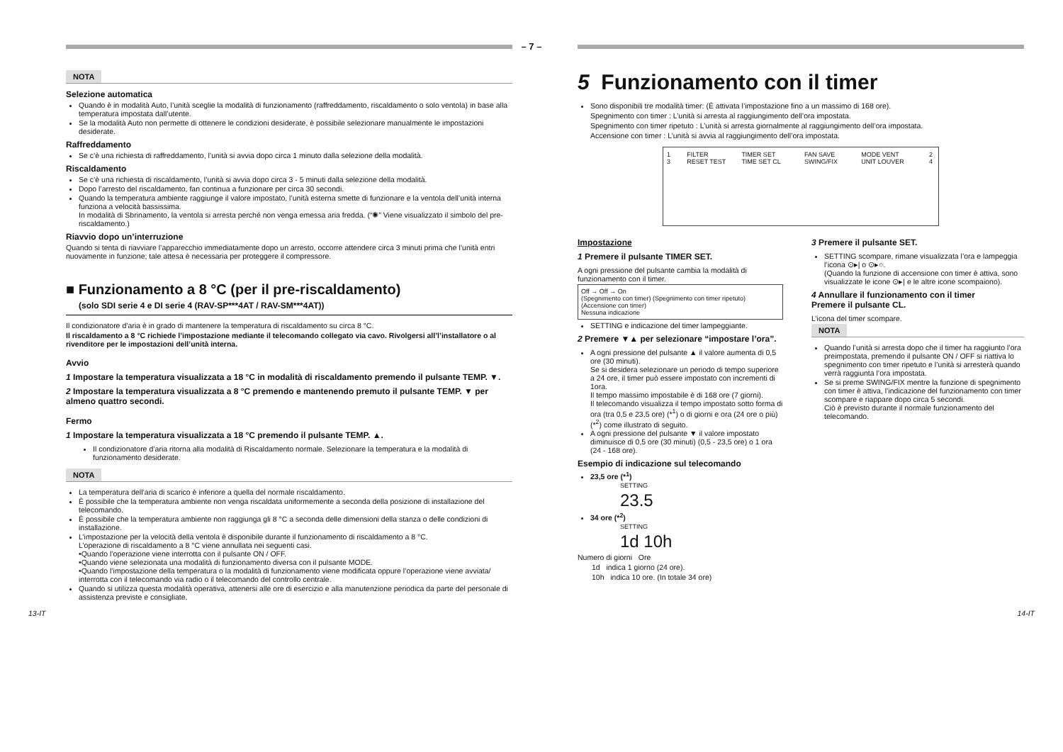– 7 –
NOTA
Selezione automatica
Quando è in modalità Auto, l’unità sceglie la modalità di funzionamento (raffreddamento, riscaldamento o solo ventola) in base alla temperatura impostata dall’utente.
Se la modalità Auto non permette di ottenere le condizioni desiderate, è possibile selezionare manualmente le impostazioni desiderate.
Raffreddamento
Se c’è una richiesta di raffreddamento, l’unità si avvia dopo circa 1 minuto dalla selezione della modalità.
Riscaldamento
Se c’è una richiesta di riscaldamento, l’unità si avvia dopo circa 3 - 5 minuti dalla selezione della modalità.
Dopo l’arresto del riscaldamento, fan continua a funzionare per circa 30 secondi.
Quando la temperatura ambiente raggiunge il valore impostato, l’unità esterna smette di funzionare e la ventola dell’unità interna funziona a velocità bassissima.
In modalità di Sbrinamento, la ventola si arresta perché non venga emessa aria fredda. (“✺” Viene visualizzato il simbolo del pre-riscaldamento.)
Riavvio dopo un’interruzione
Quando si tenta di riavviare l’apparecchio immediatamente dopo un arresto, occorre attendere circa 3 minuti prima che l’unità entri nuovamente in funzione; tale attesa è necessaria per proteggere il compressore.
■ Funzionamento a 8 °C (per il pre-riscaldamento)
(solo SDI serie 4 e DI serie 4 (RAV-SP***4AT / RAV-SM***4AT))
Il condizionatore d’aria è in grado di mantenere la temperatura di riscaldamento su circa 8 °C.
Il riscaldamento a 8 °C richiede l’impostazione mediante il telecomando collegato via cavo. Rivolgersi all’l’installatore o al rivenditore per le impostazioni dell’unità interna.
Avvio
1 Impostare la temperatura visualizzata a 18 °C in modalità di riscaldamento premendo il pulsante TEMP. ▼.
2 Impostare la temperatura visualizzata a 8 °C premendo e mantenendo premuto il pulsante TEMP. ▼ per almeno quattro secondi.
Fermo
1 Impostare la temperatura visualizzata a 18 °C premendo il pulsante TEMP. ▲.
Il condizionatore d’aria ritorna alla modalità di Riscaldamento normale. Selezionare la temperatura e la modalità di funzionamento desiderate.
NOTA
La temperatura dell’aria di scarico è inferiore a quella del normale riscaldamento.
È possibile che la temperatura ambiente non venga riscaldata uniformemente a seconda della posizione di installazione del telecomando.
È possibile che la temperatura ambiente non raggiunga gli 8 °C a seconda delle dimensioni della stanza o delle condizioni di installazione.
L’impostazione per la velocità della ventola è disponibile durante il funzionamento di riscaldamento a 8 °C.
L’operazione di riscaldamento a 8 °C viene annullata nei seguenti casi.
•Quando l’operazione viene interrotta con il pulsante ON / OFF.
•Quando viene selezionata una modalità di funzionamento diversa con il pulsante MODE.
•Quando l’impostazione della temperatura o la modalità di funzionamento viene modificata oppure l’operazione viene avviata/ interrotta con il telecomando via radio o il telecomando del controllo centrale.
Quando si utilizza questa modalità operativa, attenersi alle ore di esercizio e alla manutenzione periodica da parte del personale di assistenza previste e consigliate.
5 Funzionamento con il timer
Sono disponibili tre modalità timer: (È attivata l’impostazione fino a un massimo di 168 ore).
Spegnimento con timer : L’unità si arresta al raggiungimento dell’ora impostata.
Spegnimento con timer ripetuto : L’unità si arresta giornalmente al raggiungimento dell’ora impostata.
Accensione con timer : L’unità si avvia al raggiungimento dell’ora impostata.
1 3 FILTER RESET TEST TIMER SET TIME SET CL FAN SAVE SWING/FIX MODE VENT UNIT LOUVER 2 4
Impostazione
1 Premere il pulsante TIMER SET.
A ogni pressione del pulsante cambia la modalità di funzionamento con il timer.
Off → Off → On
(Spegnimento con timer) (Spegnimento con timer ripetuto) (Accensione con timer)
Nessuna indicazione
SETTING e indicazione del timer lampeggiante.
2 Premere ▼▲ per selezionare “impostare l’ora”.
A ogni pressione del pulsante ▲ il valore aumenta di 0,5 ore (30 minuti).
Se si desidera selezionare un periodo di tempo superiore a 24 ore, il timer può essere impostato con incrementi di 1ora.
Il tempo massimo impostabile è di 168 ore (7 giorni).
Il telecomando visualizza il tempo impostato sotto forma di ora (tra 0,5 e 23,5 ore) (*<sup>1</sup>) o di giorni e ora (24 ore o più) (*<sup>2</sup>) come illustrato di seguito.
A ogni pressione del pulsante ▼ il valore impostato diminuisce di 0,5 ore (30 minuti) (0,5 - 23,5 ore) o 1 ora (24 - 168 ore).
Esempio di indicazione sul telecomando
23,5 ore (*<sup>1</sup>)
SETTING
23.5
34 ore (*<sup>2</sup>)
SETTING
1d 10h
Numero di giorni Ore
1d indica 1 giorno (24 ore).
10h indica 10 ore. (In totale 34 ore)
3 Premere il pulsante SET.
SETTING scompare, rimane visualizzata l’ora e lampeggia l’icona ⊙▸| o ⊙▸○.
(Quando la funzione di accensione con timer è attiva, sono visualizzate le icone ⊙▸| e le altre icone scompaiono).
4 Annullare il funzionamento con il timer
Premere il pulsante CL.
L’icona del timer scompare.
NOTA
Quando l’unità si arresta dopo che il timer ha raggiunto l’ora preimpostata, premendo il pulsante ON / OFF si riattiva lo spegnimento con timer ripetuto e l’unità si arresterà quando verrà raggiunta l’ora impostata.
Se si preme SWING/FIX mentre la funzione di spegnimento con timer è attiva, l’indicazione del funzionamento con timer scompare e riappare dopo circa 5 secondi.
Ciò è previsto durante il normale funzionamento del telecomando.
13-IT 14-IT